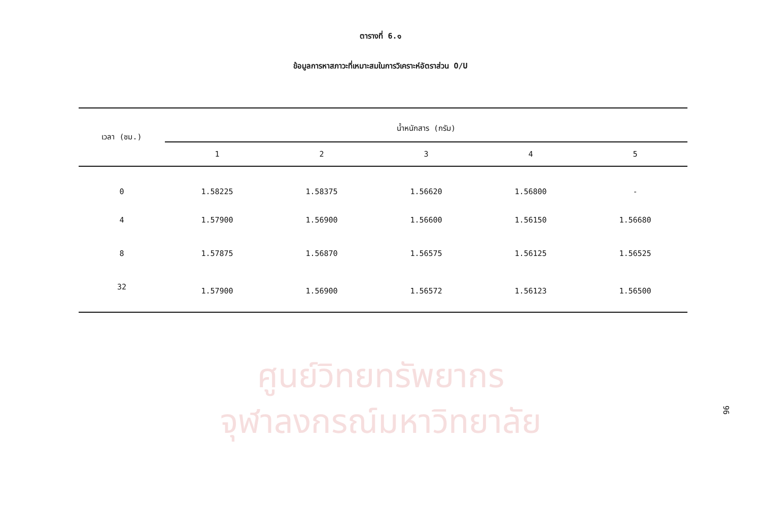ตารางที่ 6.๑
ข้อมูลการหาสภาวะที่เหมาะสมในการวิเคราะห์อัตราส่วน O/U
| เวลา (ชม.) | น้ำหนักสาร (กรัม) | | | | |
| --- | --- | --- | --- | --- | --- |
| | 1 | 2 | 3 | 4 | 5 |
| 0 | 1.58225 | 1.58375 | 1.56620 | 1.56800 | - |
| 4 | 1.57900 | 1.56900 | 1.56600 | 1.56150 | 1.56680 |
| 8 | 1.57875 | 1.56870 | 1.56575 | 1.56125 | 1.56525 |
| 32 | 1.57900 | 1.56900 | 1.56572 | 1.56123 | 1.56500 |
ศูนย์วิทยทรัพยากร
จุฬาลงกรณ์มหาวิทยาลัย
96